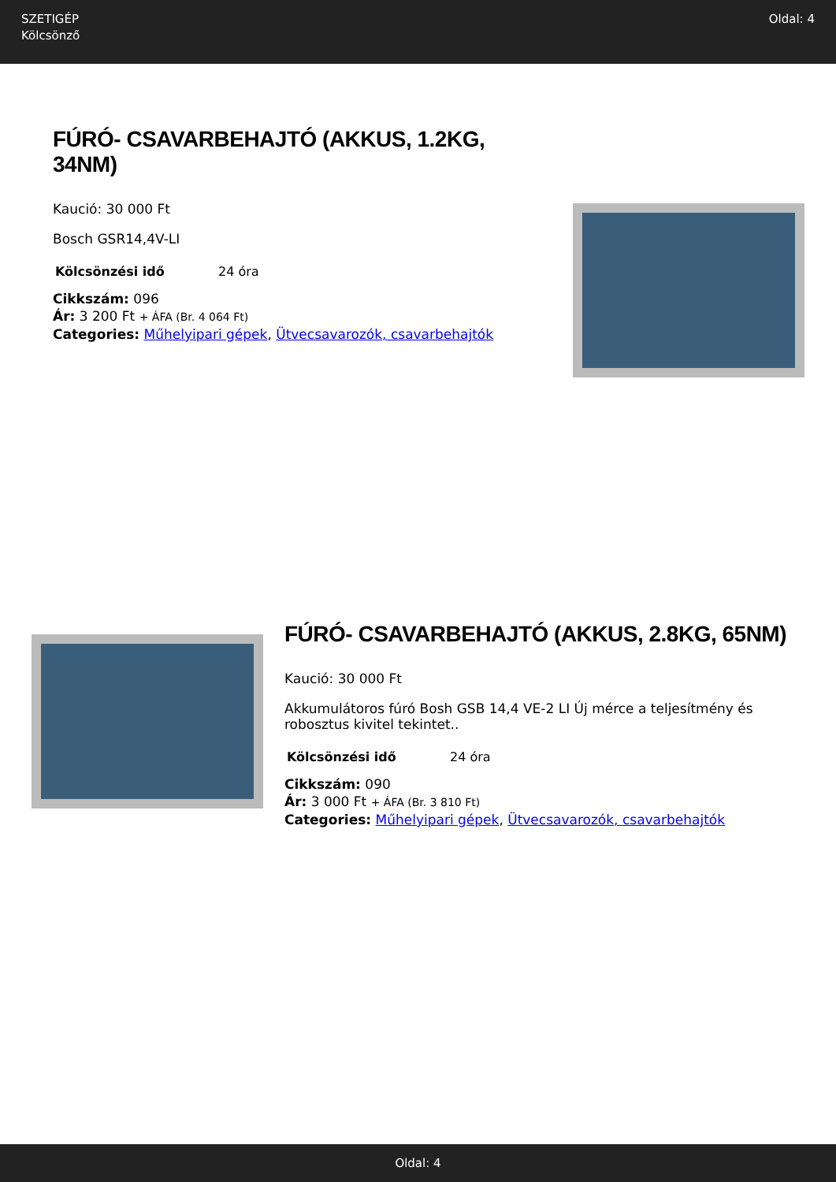SZETIGÉP
Kölcsönző
Oldal: 4
FÚRÓ- CSAVARBEHAJTÓ (AKKUS, 1.2KG, 34NM)
Kaució: 30 000 Ft
Bosch GSR14,4V-LI
| Kölcsönzési idő | 24 óra |
Cikkszám: 096
Ár: 3 200 Ft + ÁFA (Br. 4 064 Ft)
Categories: Műhelyipari gépek, Ütvecsavarozók, csavarbehajtók
FÚRÓ- CSAVARBEHAJTÓ (AKKUS, 2.8KG, 65NM)
Kaució: 30 000 Ft
Akkumulátoros fúró Bosh GSB 14,4 VE-2 LI Új mérce a teljesítmény és robosztus kivitel tekintet..
| Kölcsönzési idő | 24 óra |
Cikkszám: 090
Ár: 3 000 Ft + ÁFA (Br. 3 810 Ft)
Categories: Műhelyipari gépek, Ütvecsavarozók, csavarbehajtók
Oldal: 4